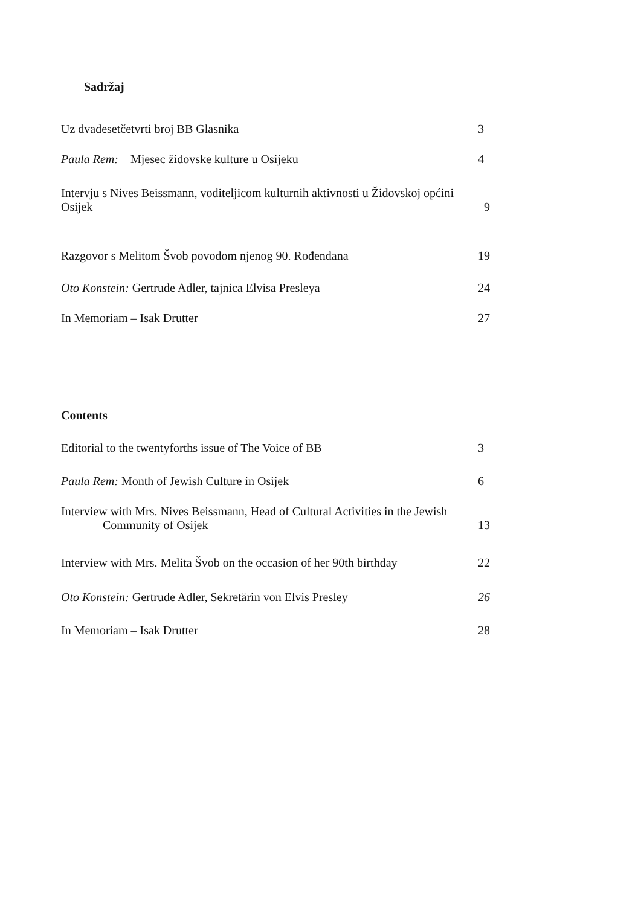Sadržaj
Uz dvadesetčetvrti broj BB Glasnika 3
Paula Rem: Mjesec židovske kulture u Osijeku 4
Intervju s Nives Beissmann, voditeljicom kulturnih aktivnosti u Židovskoj općini
Osijek 9
Razgovor s Melitom Švob povodom njenog 90. Rođendana 19
Oto Konstein: Gertrude Adler, tajnica Elvisa Presleya 24
In Memoriam – Isak Drutter 27
Contents
Editorial to the twentyforths issue of The Voice of BB 3
Paula Rem: Month of Jewish Culture in Osijek 6
Interview with Mrs. Nives Beissmann, Head of Cultural Activities in the Jewish
Community of Osijek 13
Interview with Mrs. Melita Švob on the occasion of her 90th birthday 22
Oto Konstein: Gertrude Adler, Sekretärin von Elvis Presley 26
In Memoriam – Isak Drutter 28